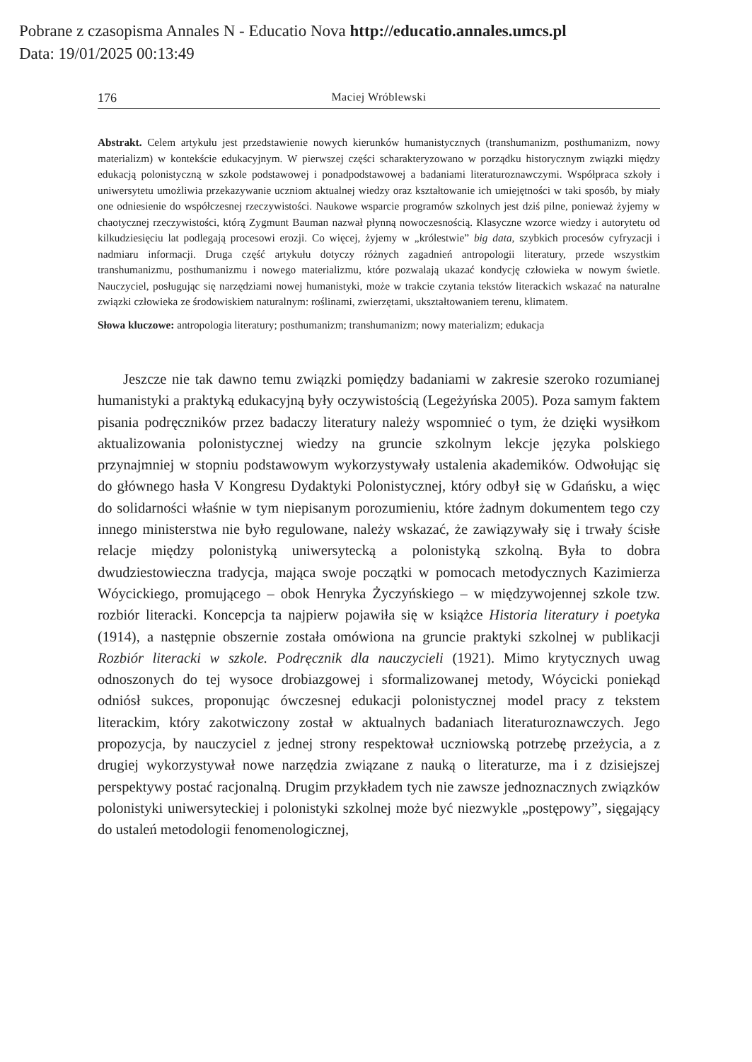Pobrane z czasopisma Annales N - Educatio Nova http://educatio.annales.umcs.pl
Data: 19/01/2025 00:13:49
176 Maciej Wróblewski
Abstrakt. Celem artykułu jest przedstawienie nowych kierunków humanistycznych (transhumanizm, posthumanizm, nowy materializm) w kontekście edukacyjnym. W pierwszej części scharakteryzowano w porządku historycznym związki między edukacją polonistyczną w szkole podstawowej i ponadpodstawowej a badaniami literaturoznawczymi. Współpraca szkoły i uniwersytetu umożliwia przekazywanie uczniom aktualnej wiedzy oraz kształtowanie ich umiejętności w taki sposób, by miały one odniesienie do współczesnej rzeczywistości. Naukowe wsparcie programów szkolnych jest dziś pilne, ponieważ żyjemy w chaotycznej rzeczywistości, którą Zygmunt Bauman nazwał płynną nowoczesnością. Klasyczne wzorce wiedzy i autorytetu od kilkudziesięciu lat podlegają procesowi erozji. Co więcej, żyjemy w „królestwie” big data, szybkich procesów cyfryzacji i nadmiaru informacji. Druga część artykułu dotyczy różnych zagadnień antropologii literatury, przede wszystkim transhumanizmu, posthumanizmu i nowego materializmu, które pozwalają ukazać kondycję człowieka w nowym świetle. Nauczyciel, posługując się narzędziami nowej humanistyki, może w trakcie czytania tekstów literackich wskazać na naturalne związki człowieka ze środowiskiem naturalnym: roślinami, zwierzętami, ukształtowaniem terenu, klimatem.
Słowa kluczowe: antropologia literatury; posthumanizm; transhumanizm; nowy materializm; edukacja
Jeszcze nie tak dawno temu związki pomiędzy badaniami w zakresie szeroko rozumianej humanistyki a praktyką edukacyjną były oczywistością (Legeżyńska 2005). Poza samym faktem pisania podręczników przez badaczy literatury należy wspomnieć o tym, że dzięki wysiłkom aktualizowania polonistycznej wiedzy na gruncie szkolnym lekcje języka polskiego przynajmniej w stopniu podstawowym wykorzystywały ustalenia akademików. Odwołując się do głównego hasła V Kongresu Dydaktyki Polonistycznej, który odbył się w Gdańsku, a więc do solidarności właśnie w tym niepisanym porozumieniu, które żadnym dokumentem tego czy innego ministerstwa nie było regulowane, należy wskazać, że zawiązywały się i trwały ścisłe relacje między polonistyką uniwersytecką a polonistyką szkolną. Była to dobra dwudziestowieczna tradycja, mająca swoje początki w pomocach metodycznych Kazimierza Wóycickiego, promującego – obok Henryka Życzyńskiego – w międzywojennej szkole tzw. rozbiór literacki. Koncepcja ta najpierw pojawiła się w książce Historia literatury i poetyka (1914), a następnie obszernie została omówiona na gruncie praktyki szkolnej w publikacji Rozbiór literacki w szkole. Podręcznik dla nauczycieli (1921). Mimo krytycznych uwag odnoszonych do tej wysoce drobiazgowej i sformalizowanej metody, Wóycicki poniekąd odniósł sukces, proponując ówczesnej edukacji polonistycznej model pracy z tekstem literackim, który zakotwiczony został w aktualnych badaniach literaturoznawczych. Jego propozycja, by nauczyciel z jednej strony respektował uczniowską potrzebę przeżycia, a z drugiej wykorzystywał nowe narzędzia związane z nauką o literaturze, ma i z dzisiejszej perspektywy postać racjonalną. Drugim przykładem tych nie zawsze jednoznacznych związków polonistyki uniwersyteckiej i polonistyki szkolnej może być niezwykle „postępowy”, sięgający do ustaleń metodologii fenomenologicznej,